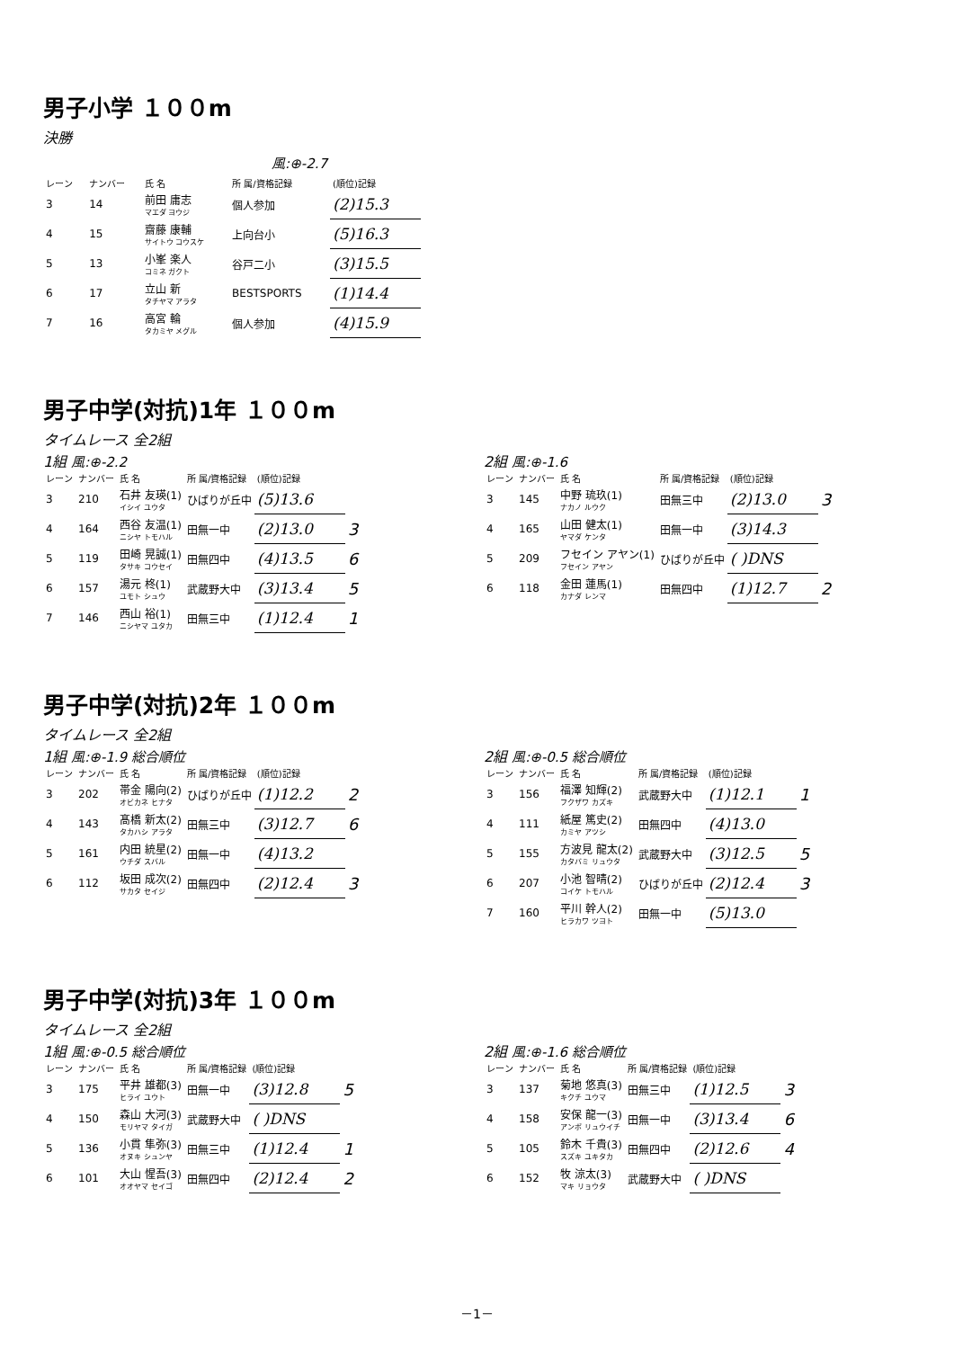男子小学 １００m
決勝
| 風:⊕-2.7 | | | | |
| レーン | ナンバー | 氏 名 | 所 属/資格記録 | (順位)記録 |
| 3 | 14 | 前田 庸志 マエダ ヨウジ | 個人参加 | (2)15.3 |
| 4 | 15 | 齋藤 康輔 サイトウ コウスケ | 上向台小 | (5)16.3 |
| 5 | 13 | 小峯 楽人 コミネ ガクト | 谷戸二小 | (3)15.5 |
| 6 | 17 | 立山 新 タチヤマ アラタ | BESTSPORTS | (1)14.4 |
| 7 | 16 | 高宮 輪 タカミヤ メグル | 個人参加 | (4)15.9 |
男子中学(対抗)1年 １００m
タイムレース 全2組
1組 風:⊕-2.2
| レーン | ナンバー | 氏 名 | 所 属/資格記録 | (順位)記録 | |
| --- | --- | --- | --- | --- | --- |
| 3 | 210 | 石井 友瑛(1) イシイ ユウタ | ひばりが丘中 | (5)13.6 | |
| 4 | 164 | 西谷 友温(1) ニシヤ トモハル | 田無一中 | (2)13.0 | 3 |
| 5 | 119 | 田崎 晃誠(1) タサキ コウセイ | 田無四中 | (4)13.5 | 6 |
| 6 | 157 | 湯元 柊(1) ユモト シュウ | 武蔵野大中 | (3)13.4 | 5 |
| 7 | 146 | 西山 裕(1) ニシヤマ ユタカ | 田無三中 | (1)12.4 | 1 |
2組 風:⊕-1.6
| レーン | ナンバー | 氏 名 | 所 属/資格記録 | (順位)記録 | |
| --- | --- | --- | --- | --- | --- |
| 3 | 145 | 中野 琉玖(1) ナカノ ルウク | 田無三中 | (2)13.0 | 3 |
| 4 | 165 | 山田 健太(1) ヤマダ ケンタ | 田無一中 | (3)14.3 | |
| 5 | 209 | フセイン アヤン(1) フセイン アヤン | ひばりが丘中 | ( )DNS | |
| 6 | 118 | 金田 蓮馬(1) カナダ レンマ | 田無四中 | (1)12.7 | 2 |
男子中学(対抗)2年 １００m
タイムレース 全2組
1組 風:⊕-1.9 総合順位
| レーン | ナンバー | 氏 名 | 所 属/資格記録 | (順位)記録 | |
| --- | --- | --- | --- | --- | --- |
| 3 | 202 | 帯金 陽向(2) オビカネ ヒナタ | ひばりが丘中 | (1)12.2 | 2 |
| 4 | 143 | 髙橋 新太(2) タカハシ アラタ | 田無三中 | (3)12.7 | 6 |
| 5 | 161 | 内田 統星(2) ウチダ スバル | 田無一中 | (4)13.2 | |
| 6 | 112 | 坂田 成次(2) サカタ セイジ | 田無四中 | (2)12.4 | 3 |
2組 風:⊕-0.5 総合順位
| レーン | ナンバー | 氏 名 | 所 属/資格記録 | (順位)記録 | |
| --- | --- | --- | --- | --- | --- |
| 3 | 156 | 福澤 知輝(2) フクザワ カズキ | 武蔵野大中 | (1)12.1 | 1 |
| 4 | 111 | 紙屋 篤史(2) カミヤ アツシ | 田無四中 | (4)13.0 | |
| 5 | 155 | 方波見 龍太(2) カタバミ リュウタ | 武蔵野大中 | (3)12.5 | 5 |
| 6 | 207 | 小池 智晴(2) コイケ トモハル | ひばりが丘中 | (2)12.4 | 3 |
| 7 | 160 | 平川 幹人(2) ヒラカワ ツヨト | 田無一中 | (5)13.0 | |
男子中学(対抗)3年 １００m
タイムレース 全2組
1組 風:⊕-0.5 総合順位
| レーン | ナンバー | 氏 名 | 所 属/資格記録 | (順位)記録 | |
| --- | --- | --- | --- | --- | --- |
| 3 | 175 | 平井 雄都(3) ヒライ ユウト | 田無一中 | (3)12.8 | 5 |
| 4 | 150 | 森山 大河(3) モリヤマ タイガ | 武蔵野大中 | ( )DNS | |
| 5 | 136 | 小貫 隼弥(3) オヌキ シュンヤ | 田無三中 | (1)12.4 | 1 |
| 6 | 101 | 大山 惺吾(3) オオヤマ セイゴ | 田無四中 | (2)12.4 | 2 |
2組 風:⊕-1.6 総合順位
| レーン | ナンバー | 氏 名 | 所 属/資格記録 | (順位)記録 | |
| --- | --- | --- | --- | --- | --- |
| 3 | 137 | 菊地 悠真(3) キクチ ユウマ | 田無三中 | (1)12.5 | 3 |
| 4 | 158 | 安保 龍一(3) アンボ リュウイチ | 田無一中 | (3)13.4 | 6 |
| 5 | 105 | 鈴木 千貴(3) スズキ ユキタカ | 田無四中 | (2)12.6 | 4 |
| 6 | 152 | 牧 涼太(3) マキ リョウタ | 武蔵野大中 | ( )DNS | |
－1－